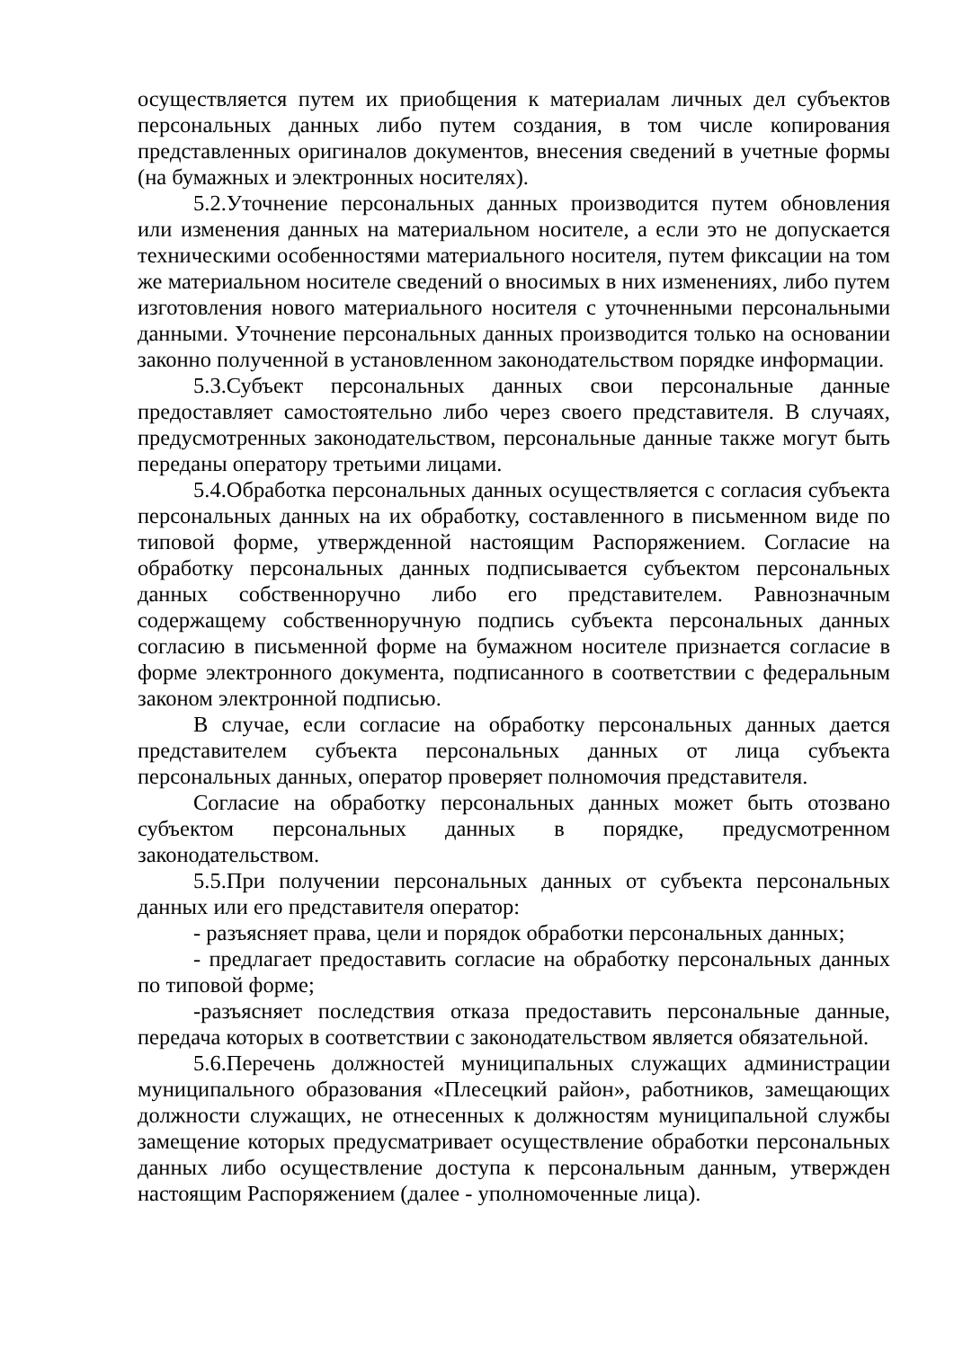осуществляется путем их приобщения к материалам личных дел субъектов персональных данных либо путем создания, в том числе копирования представленных оригиналов документов, внесения сведений в учетные формы (на бумажных и электронных носителях).
5.2.Уточнение персональных данных производится путем обновления или изменения данных на материальном носителе, а если это не допускается техническими особенностями материального носителя, путем фиксации на том же материальном носителе сведений о вносимых в них изменениях, либо путем изготовления нового материального носителя с уточненными персональными данными. Уточнение персональных данных производится только на основании законно полученной в установленном законодательством порядке информации.
5.3.Субъект персональных данных свои персональные данные предоставляет самостоятельно либо через своего представителя. В случаях, предусмотренных законодательством, персональные данные также могут быть переданы оператору третьими лицами.
5.4.Обработка персональных данных осуществляется с согласия субъекта персональных данных на их обработку, составленного в письменном виде по типовой форме, утвержденной настоящим Распоряжением. Согласие на обработку персональных данных подписывается субъектом персональных данных собственноручно либо его представителем. Равнозначным содержащему собственноручную подпись субъекта персональных данных согласию в письменной форме на бумажном носителе признается согласие в форме электронного документа, подписанного в соответствии с федеральным законом электронной подписью.
В случае, если согласие на обработку персональных данных дается представителем субъекта персональных данных от лица субъекта персональных данных, оператор проверяет полномочия представителя.
Согласие на обработку персональных данных может быть отозвано субъектом персональных данных в порядке, предусмотренном законодательством.
5.5.При получении персональных данных от субъекта персональных данных или его представителя оператор:
- разъясняет права, цели и порядок обработки персональных данных;
- предлагает предоставить согласие на обработку персональных данных по типовой форме;
-разъясняет последствия отказа предоставить персональные данные, передача которых в соответствии с законодательством является обязательной.
5.6.Перечень должностей муниципальных служащих администрации муниципального образования «Плесецкий район», работников, замещающих должности служащих, не отнесенных к должностям муниципальной службы замещение которых предусматривает осуществление обработки персональных данных либо осуществление доступа к персональным данным, утвержден настоящим Распоряжением (далее - уполномоченные лица).